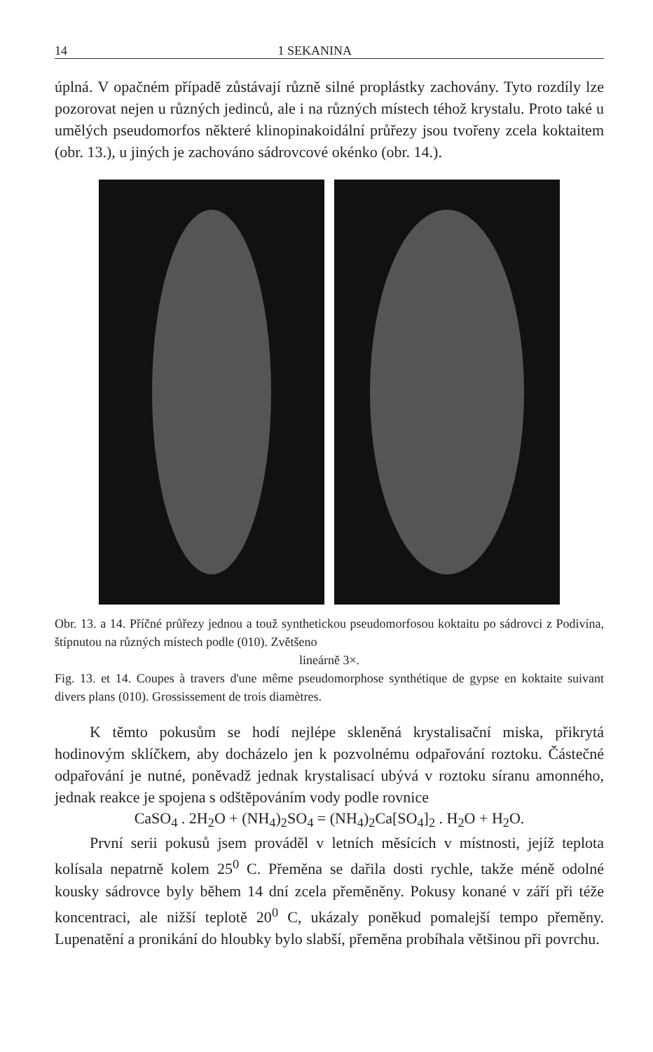14 1 SEKANINA
úplná. V opačném případě zůstávají různě silné proplástky zachovány. Tyto rozdíly lze pozorovat nejen u různých jedinců, ale i na různých místech téhož krystalu. Proto také u umělých pseudomorfos některé klinopinakoidální průřezy jsou tvořeny zcela koktaitem (obr. 13.), u jiných je zachováno sádrovcové okénko (obr. 14.).
Obr. 13. a 14. Příčné průřezy jednou a touž synthetickou pseudomorfosou koktaitu po sádrovci z Podivína, štípnutou na různých místech podle (010). Zvětšeno
lineárně 3×.
Fig. 13. et 14. Coupes à travers d'une même pseudomorphose synthétique de gypse en koktaite suivant divers plans (010). Grossissement de trois diamètres.
K těmto pokusům se hodí nejlépe skleněná krystalisační miska, přikrytá hodinovým sklíčkem, aby docházelo jen k pozvolnému odpařování roztoku. Částečné odpařování je nutné, poněvadž jednak krystalisací ubývá v roztoku síranu amonného, jednak reakce je spojena s odštěpováním vody podle rovnice
CaSO<sub>4</sub> . 2H<sub>2</sub>O + (NH<sub>4</sub>)<sub>2</sub>SO<sub>4</sub> = (NH<sub>4</sub>)<sub>2</sub>Ca[SO<sub>4</sub>]<sub>2</sub> . H<sub>2</sub>O + H<sub>2</sub>O.
První serii pokusů jsem prováděl v letních měsících v místnosti, jejíž teplota kolísala nepatrně kolem 25<sup>0</sup> C. Přeměna se dařila dosti rychle, takže méně odolné kousky sádrovce byly během 14 dní zcela přeměněny. Pokusy konané v září při téže koncentraci, ale nižší teplotě 20<sup>0</sup> C, ukázaly poněkud pomalejší tempo přeměny. Lupenatění a pronikání do hloubky bylo slabší, přeměna probíhala většinou při povrchu.